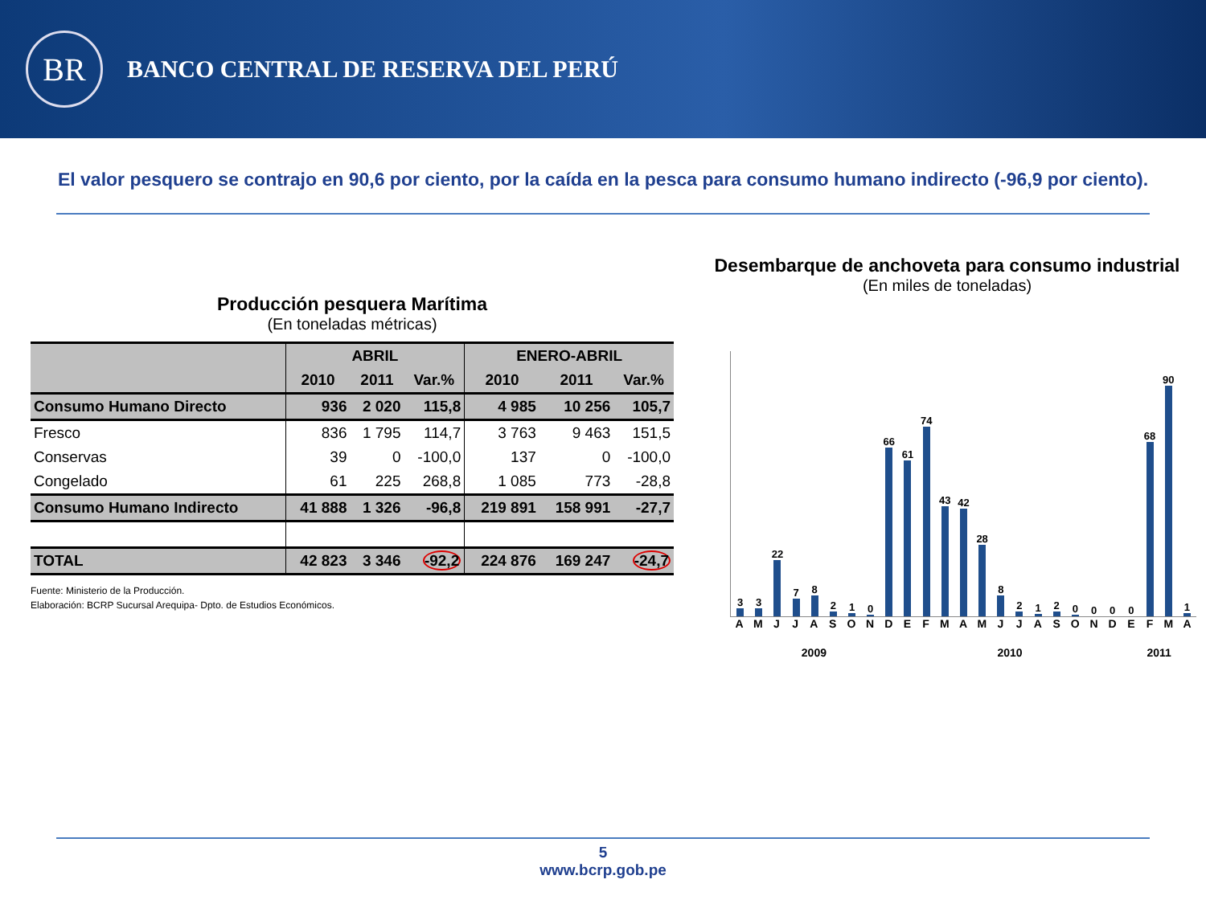BR
BANCO CENTRAL DE RESERVA DEL PERÚ
El valor pesquero se contrajo en 90,6 por ciento, por la caída en la pesca para consumo humano indirecto (-96,9 por ciento).
Producción pesquera Marítima
(En toneladas métricas)
| | ABRIL | | | ENERO-ABRIL | | |
| --- | --- | --- | --- | --- | --- | --- |
| | 2010 | 2011 | Var.% | 2010 | 2011 | Var.% |
| Consumo Humano Directo | 936 | 2 020 | 115,8 | 4 985 | 10 256 | 105,7 |
| Fresco | 836 | 1 795 | 114,7 | 3 763 | 9 463 | 151,5 |
| Conservas | 39 | 0 | -100,0 | 137 | 0 | -100,0 |
| Congelado | 61 | 225 | 268,8 | 1 085 | 773 | -28,8 |
| Consumo Humano Indirecto | 41 888 | 1 326 | -96,8 | 219 891 | 158 991 | -27,7 |
| TOTAL | 42 823 | 3 346 | -92,2 | 224 876 | 169 247 | -24,7 |
Fuente: Ministerio de la Producción.
Elaboración: BCRP Sucursal Arequipa- Dpto. de Estudios Económicos.
Desembarque de anchoveta para consumo industrial
(En miles de toneladas)
3
3
22
7
8
2
1
0
66
61
74
43
42
28
8
2
1
2
0
0
0
0
68
90
1
AMJJASONDEFMAMJJASONDEFMA
2009 2010 2011
5
www.bcrp.gob.pe